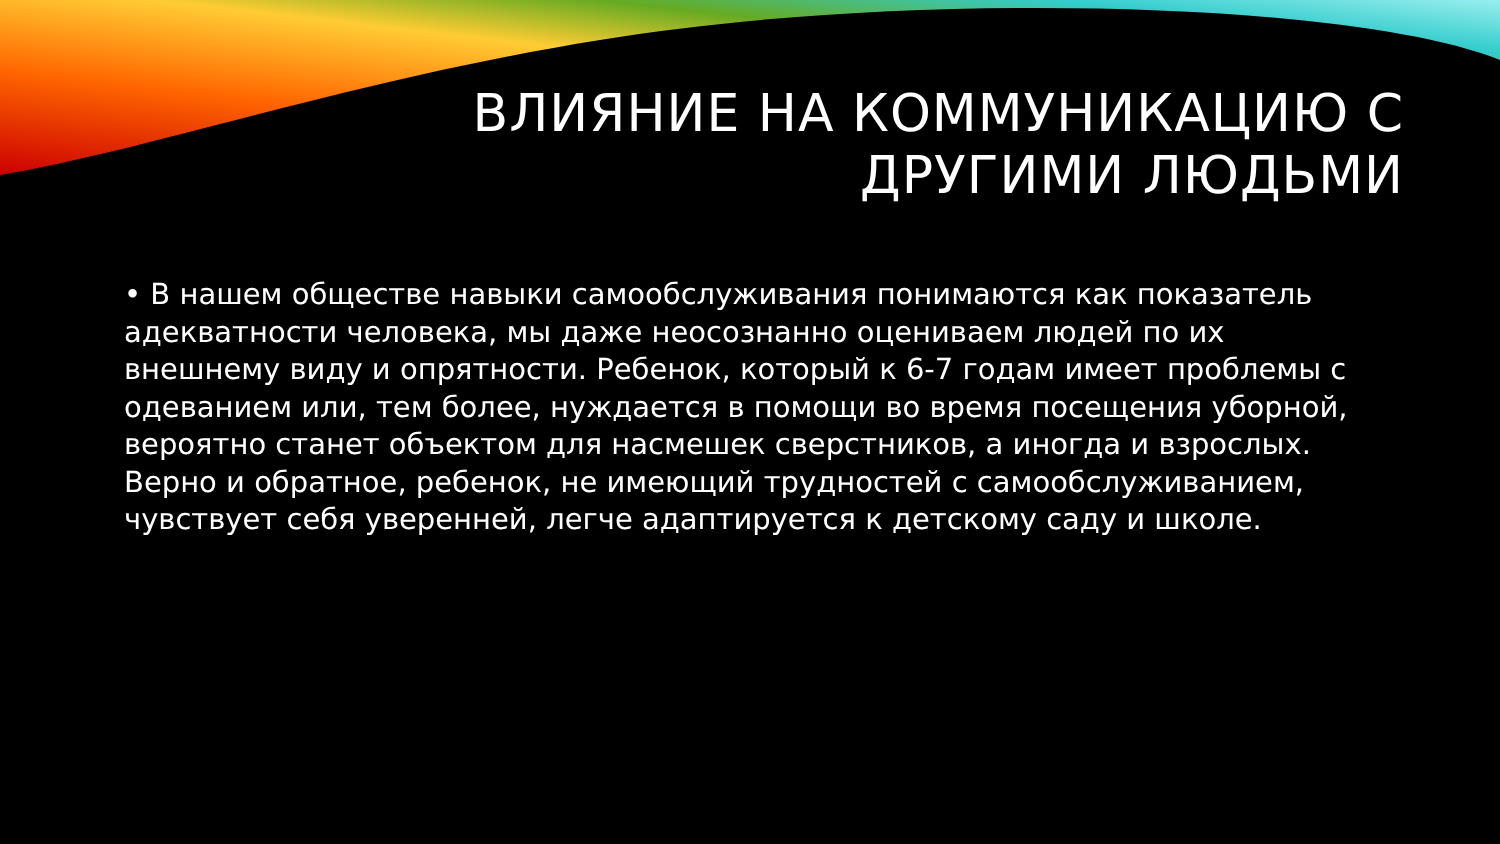ВЛИЯНИЕ НА КОММУНИКАЦИЮ С
ДРУГИМИ ЛЮДЬМИ
• В нашем обществе навыки самообслуживания понимаются как показатель адекватности человека, мы даже неосознанно оцениваем людей по их внешнему виду и опрятности. Ребенок, который к 6-7 годам имеет проблемы с одеванием или, тем более, нуждается в помощи во время посещения уборной, вероятно станет объектом для насмешек сверстников, а иногда и взрослых. Верно и обратное, ребенок, не имеющий трудностей с самообслуживанием, чувствует себя уверенней, легче адаптируется к детскому саду и школе.